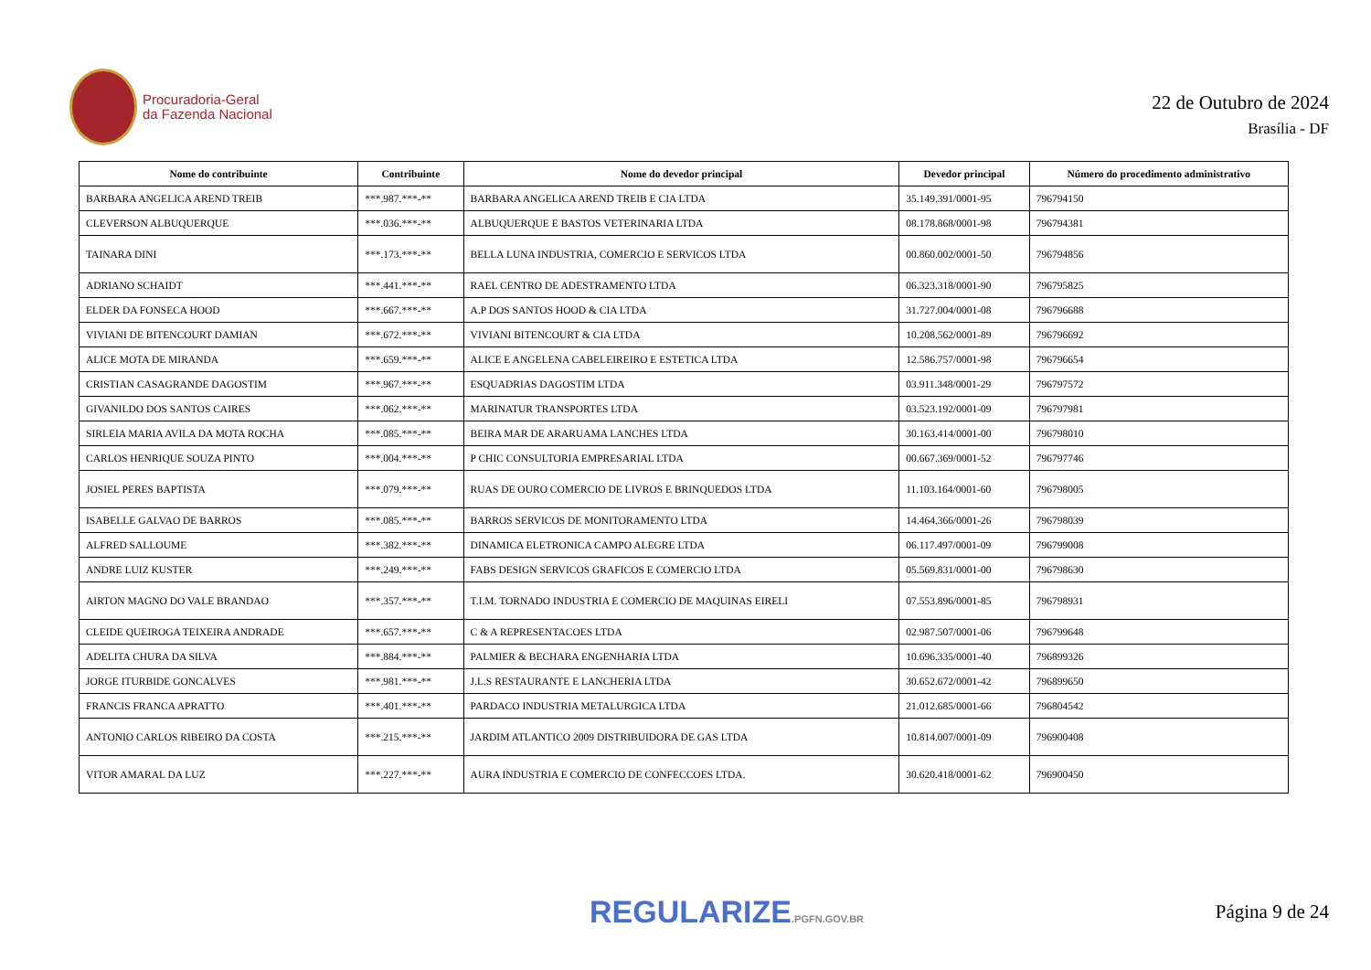Procuradoria-Geral
da Fazenda Nacional
22 de Outubro de 2024
Brasília - DF
| Nome do contribuinte | Contribuinte | Nome do devedor principal | Devedor principal | Número do procedimento administrativo |
| --- | --- | --- | --- | --- |
| BARBARA ANGELICA AREND TREIB | ***.987.***-** | BARBARA ANGELICA AREND TREIB E CIA LTDA | 35.149.391/0001-95 | 796794150 |
| CLEVERSON ALBUQUERQUE | ***.036.***-** | ALBUQUERQUE E BASTOS VETERINARIA LTDA | 08.178.868/0001-98 | 796794381 |
| TAINARA DINI | ***.173.***-** | BELLA LUNA INDUSTRIA, COMERCIO E SERVICOS LTDA | 00.860.002/0001-50 | 796794856 |
| ADRIANO SCHAIDT | ***.441.***-** | RAEL CENTRO DE ADESTRAMENTO LTDA | 06.323.318/0001-90 | 796795825 |
| ELDER DA FONSECA HOOD | ***.667.***-** | A.P DOS SANTOS HOOD & CIA LTDA | 31.727.004/0001-08 | 796796688 |
| VIVIANI DE BITENCOURT DAMIAN | ***.672.***-** | VIVIANI BITENCOURT & CIA LTDA | 10.208.562/0001-89 | 796796692 |
| ALICE MOTA DE MIRANDA | ***.659.***-** | ALICE E ANGELENA CABELEIREIRO E ESTETICA LTDA | 12.586.757/0001-98 | 796796654 |
| CRISTIAN CASAGRANDE DAGOSTIM | ***.967.***-** | ESQUADRIAS DAGOSTIM LTDA | 03.911.348/0001-29 | 796797572 |
| GIVANILDO DOS SANTOS CAIRES | ***.062.***-** | MARINATUR TRANSPORTES LTDA | 03.523.192/0001-09 | 796797981 |
| SIRLEIA MARIA AVILA DA MOTA ROCHA | ***.085.***-** | BEIRA MAR DE ARARUAMA LANCHES LTDA | 30.163.414/0001-00 | 796798010 |
| CARLOS HENRIQUE SOUZA PINTO | ***.004.***-** | P CHIC CONSULTORIA EMPRESARIAL LTDA | 00.667.369/0001-52 | 796797746 |
| JOSIEL PERES BAPTISTA | ***.079.***-** | RUAS DE OURO COMERCIO DE LIVROS E BRINQUEDOS LTDA | 11.103.164/0001-60 | 796798005 |
| ISABELLE GALVAO DE BARROS | ***.085.***-** | BARROS SERVICOS DE MONITORAMENTO LTDA | 14.464.366/0001-26 | 796798039 |
| ALFRED SALLOUME | ***.382.***-** | DINAMICA ELETRONICA CAMPO ALEGRE LTDA | 06.117.497/0001-09 | 796799008 |
| ANDRE LUIZ KUSTER | ***.249.***-** | FABS DESIGN SERVICOS GRAFICOS E COMERCIO LTDA | 05.569.831/0001-00 | 796798630 |
| AIRTON MAGNO DO VALE BRANDAO | ***.357.***-** | T.I.M. TORNADO INDUSTRIA E COMERCIO DE MAQUINAS EIRELI | 07.553.896/0001-85 | 796798931 |
| CLEIDE QUEIROGA TEIXEIRA ANDRADE | ***.657.***-** | C & A REPRESENTACOES LTDA | 02.987.507/0001-06 | 796799648 |
| ADELITA CHURA DA SILVA | ***.884.***-** | PALMIER & BECHARA ENGENHARIA LTDA | 10.696.335/0001-40 | 796899326 |
| JORGE ITURBIDE GONCALVES | ***.981.***-** | J.L.S RESTAURANTE E LANCHERIA LTDA | 30.652.672/0001-42 | 796899650 |
| FRANCIS FRANCA APRATTO | ***.401.***-** | PARDACO INDUSTRIA METALURGICA LTDA | 21.012.685/0001-66 | 796804542 |
| ANTONIO CARLOS RIBEIRO DA COSTA | ***.215.***-** | JARDIM ATLANTICO 2009 DISTRIBUIDORA DE GAS LTDA | 10.814.007/0001-09 | 796900408 |
| VITOR AMARAL DA LUZ | ***.227.***-** | AURA INDUSTRIA E COMERCIO DE CONFECCOES LTDA. | 30.620.418/0001-62 | 796900450 |
REGULARIZE.PGFN.GOV.BR
Página 9 de 24